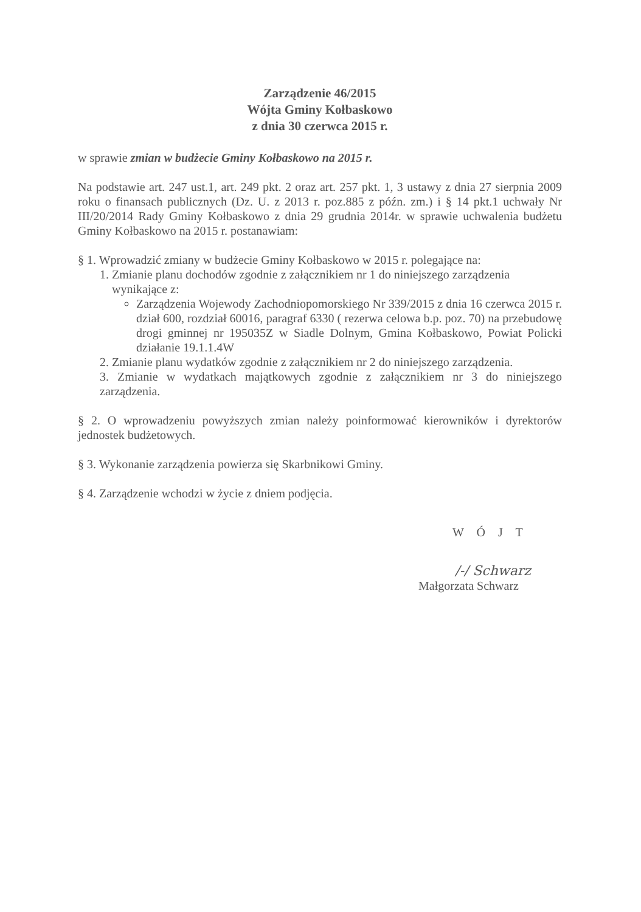Zarządzenie 46/2015
Wójta Gminy Kołbaskowo
z dnia 30 czerwca 2015 r.
w sprawie zmian w budżecie Gminy Kołbaskowo na 2015 r.
Na podstawie art. 247 ust.1, art. 249 pkt. 2 oraz art. 257 pkt. 1, 3 ustawy z dnia 27 sierpnia 2009 roku o finansach publicznych (Dz. U. z 2013 r. poz.885 z późn. zm.) i § 14 pkt.1 uchwały Nr III/20/2014 Rady Gminy Kołbaskowo z dnia 29 grudnia 2014r. w sprawie uchwalenia budżetu Gminy Kołbaskowo na 2015 r. postanawiam:
§ 1. Wprowadzić zmiany w budżecie Gminy Kołbaskowo w 2015 r. polegające na:
1. Zmianie planu dochodów zgodnie z załącznikiem nr 1 do niniejszego zarządzenia
wynikające z:
Zarządzenia Wojewody Zachodniopomorskiego Nr 339/2015 z dnia 16 czerwca 2015 r. dział 600, rozdział 60016, paragraf 6330 ( rezerwa celowa b.p. poz. 70) na przebudowę drogi gminnej nr 195035Z w Siadle Dolnym, Gmina Kołbaskowo, Powiat Policki działanie 19.1.1.4W
2. Zmianie planu wydatków zgodnie z załącznikiem nr 2 do niniejszego zarządzenia.
3. Zmianie w wydatkach majątkowych zgodnie z załącznikiem nr 3 do niniejszego zarządzenia.
§ 2. O wprowadzeniu powyższych zmian należy poinformować kierowników i dyrektorów jednostek budżetowych.
§ 3. Wykonanie zarządzenia powierza się Skarbnikowi Gminy.
§ 4. Zarządzenie wchodzi w życie z dniem podjęcia.
W Ó J T
/-/ Schwarz
Małgorzata Schwarz